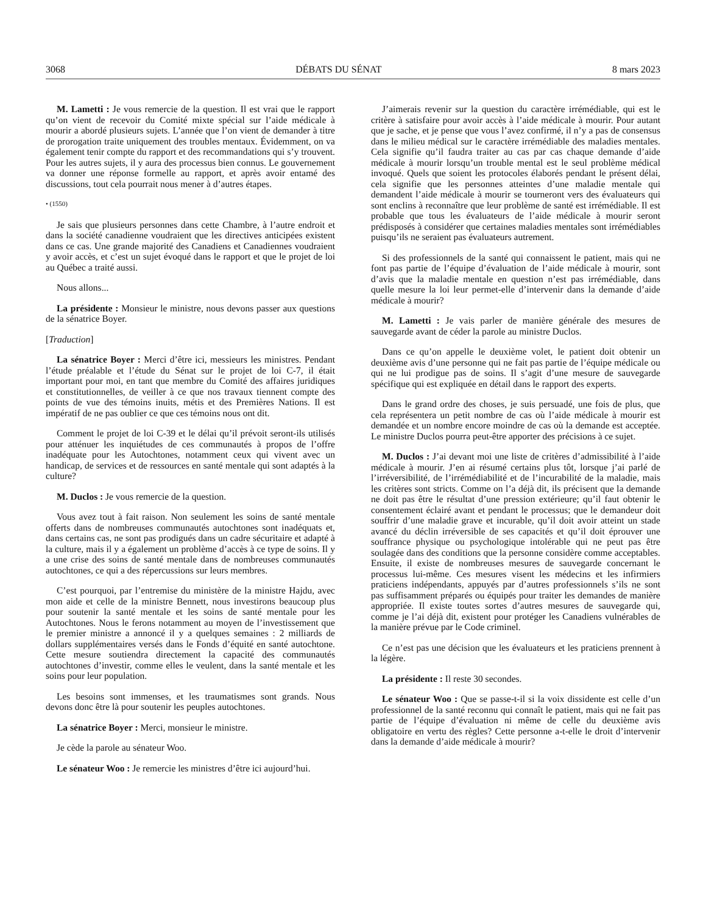3068 DÉBATS DU SÉNAT 8 mars 2023
M. Lametti : Je vous remercie de la question. Il est vrai que le rapport qu’on vient de recevoir du Comité mixte spécial sur l’aide médicale à mourir a abordé plusieurs sujets. L’année que l’on vient de demander à titre de prorogation traite uniquement des troubles mentaux. Évidemment, on va également tenir compte du rapport et des recommandations qui s’y trouvent. Pour les autres sujets, il y aura des processus bien connus. Le gouvernement va donner une réponse formelle au rapport, et après avoir entamé des discussions, tout cela pourrait nous mener à d’autres étapes.
• (1550)
Je sais que plusieurs personnes dans cette Chambre, à l’autre endroit et dans la société canadienne voudraient que les directives anticipées existent dans ce cas. Une grande majorité des Canadiens et Canadiennes voudraient y avoir accès, et c’est un sujet évoqué dans le rapport et que le projet de loi au Québec a traité aussi.
Nous allons...
La présidente : Monsieur le ministre, nous devons passer aux questions de la sénatrice Boyer.
[Traduction]
La sénatrice Boyer : Merci d’être ici, messieurs les ministres. Pendant l’étude préalable et l’étude du Sénat sur le projet de loi C-7, il était important pour moi, en tant que membre du Comité des affaires juridiques et constitutionnelles, de veiller à ce que nos travaux tiennent compte des points de vue des témoins inuits, métis et des Premières Nations. Il est impératif de ne pas oublier ce que ces témoins nous ont dit.
Comment le projet de loi C-39 et le délai qu’il prévoit seront-ils utilisés pour atténuer les inquiétudes de ces communautés à propos de l’offre inadéquate pour les Autochtones, notamment ceux qui vivent avec un handicap, de services et de ressources en santé mentale qui sont adaptés à la culture?
M. Duclos : Je vous remercie de la question.
Vous avez tout à fait raison. Non seulement les soins de santé mentale offerts dans de nombreuses communautés autochtones sont inadéquats et, dans certains cas, ne sont pas prodigués dans un cadre sécuritaire et adapté à la culture, mais il y a également un problème d’accès à ce type de soins. Il y a une crise des soins de santé mentale dans de nombreuses communautés autochtones, ce qui a des répercussions sur leurs membres.
C’est pourquoi, par l’entremise du ministère de la ministre Hajdu, avec mon aide et celle de la ministre Bennett, nous investirons beaucoup plus pour soutenir la santé mentale et les soins de santé mentale pour les Autochtones. Nous le ferons notamment au moyen de l’investissement que le premier ministre a annoncé il y a quelques semaines : 2 milliards de dollars supplémentaires versés dans le Fonds d’équité en santé autochtone. Cette mesure soutiendra directement la capacité des communautés autochtones d’investir, comme elles le veulent, dans la santé mentale et les soins pour leur population.
Les besoins sont immenses, et les traumatismes sont grands. Nous devons donc être là pour soutenir les peuples autochtones.
La sénatrice Boyer : Merci, monsieur le ministre.
Je cède la parole au sénateur Woo.
Le sénateur Woo : Je remercie les ministres d’être ici aujourd’hui.
J’aimerais revenir sur la question du caractère irrémédiable, qui est le critère à satisfaire pour avoir accès à l’aide médicale à mourir. Pour autant que je sache, et je pense que vous l’avez confirmé, il n’y a pas de consensus dans le milieu médical sur le caractère irrémédiable des maladies mentales. Cela signifie qu’il faudra traiter au cas par cas chaque demande d’aide médicale à mourir lorsqu’un trouble mental est le seul problème médical invoqué. Quels que soient les protocoles élaborés pendant le présent délai, cela signifie que les personnes atteintes d’une maladie mentale qui demandent l’aide médicale à mourir se tourneront vers des évaluateurs qui sont enclins à reconnaître que leur problème de santé est irrémédiable. Il est probable que tous les évaluateurs de l’aide médicale à mourir seront prédisposés à considérer que certaines maladies mentales sont irrémédiables puisqu’ils ne seraient pas évaluateurs autrement.
Si des professionnels de la santé qui connaissent le patient, mais qui ne font pas partie de l’équipe d’évaluation de l’aide médicale à mourir, sont d’avis que la maladie mentale en question n’est pas irrémédiable, dans quelle mesure la loi leur permet-elle d’intervenir dans la demande d’aide médicale à mourir?
M. Lametti : Je vais parler de manière générale des mesures de sauvegarde avant de céder la parole au ministre Duclos.
Dans ce qu’on appelle le deuxième volet, le patient doit obtenir un deuxième avis d’une personne qui ne fait pas partie de l’équipe médicale ou qui ne lui prodigue pas de soins. Il s’agit d’une mesure de sauvegarde spécifique qui est expliquée en détail dans le rapport des experts.
Dans le grand ordre des choses, je suis persuadé, une fois de plus, que cela représentera un petit nombre de cas où l’aide médicale à mourir est demandée et un nombre encore moindre de cas où la demande est acceptée. Le ministre Duclos pourra peut-être apporter des précisions à ce sujet.
M. Duclos : J’ai devant moi une liste de critères d’admissibilité à l’aide médicale à mourir. J’en ai résumé certains plus tôt, lorsque j’ai parlé de l’irréversibilité, de l’irrémédiabilité et de l’incurabilité de la maladie, mais les critères sont stricts. Comme on l’a déjà dit, ils précisent que la demande ne doit pas être le résultat d’une pression extérieure; qu’il faut obtenir le consentement éclairé avant et pendant le processus; que le demandeur doit souffrir d’une maladie grave et incurable, qu’il doit avoir atteint un stade avancé du déclin irréversible de ses capacités et qu’il doit éprouver une souffrance physique ou psychologique intolérable qui ne peut pas être soulagée dans des conditions que la personne considère comme acceptables. Ensuite, il existe de nombreuses mesures de sauvegarde concernant le processus lui-même. Ces mesures visent les médecins et les infirmiers praticiens indépendants, appuyés par d’autres professionnels s’ils ne sont pas suffisamment préparés ou équipés pour traiter les demandes de manière appropriée. Il existe toutes sortes d’autres mesures de sauvegarde qui, comme je l’ai déjà dit, existent pour protéger les Canadiens vulnérables de la manière prévue par le Code criminel.
Ce n’est pas une décision que les évaluateurs et les praticiens prennent à la légère.
La présidente : Il reste 30 secondes.
Le sénateur Woo : Que se passe-t-il si la voix dissidente est celle d’un professionnel de la santé reconnu qui connaît le patient, mais qui ne fait pas partie de l’équipe d’évaluation ni même de celle du deuxième avis obligatoire en vertu des règles? Cette personne a-t-elle le droit d’intervenir dans la demande d’aide médicale à mourir?